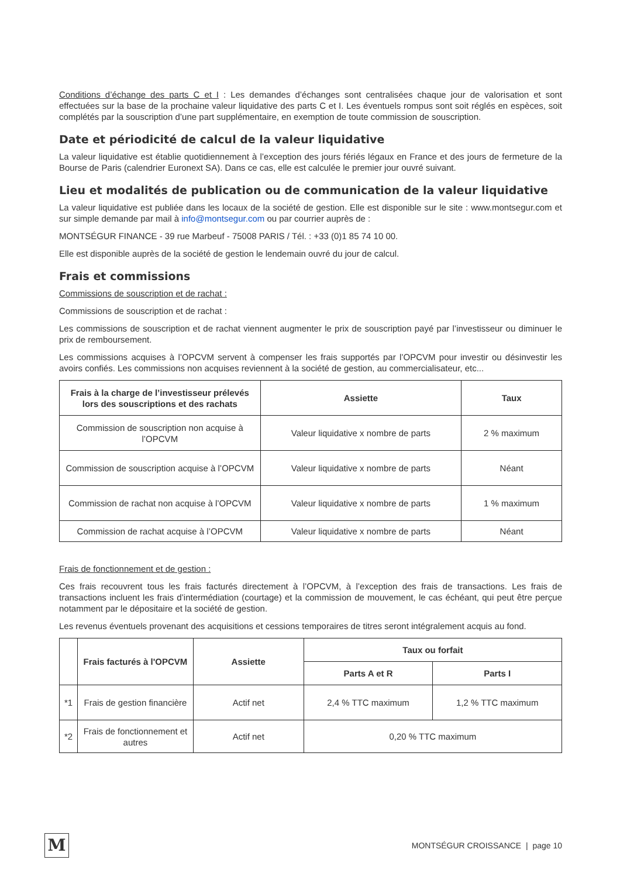Conditions d’échange des parts C et I : Les demandes d’échanges sont centralisées chaque jour de valorisation et sont effectuées sur la base de la prochaine valeur liquidative des parts C et I. Les éventuels rompus sont soit réglés en espèces, soit complétés par la souscription d’une part supplémentaire, en exemption de toute commission de souscription.
Date et périodicité de calcul de la valeur liquidative
La valeur liquidative est établie quotidiennement à l’exception des jours fériés légaux en France et des jours de fermeture de la Bourse de Paris (calendrier Euronext SA). Dans ce cas, elle est calculée le premier jour ouvré suivant.
Lieu et modalités de publication ou de communication de la valeur liquidative
La valeur liquidative est publiée dans les locaux de la société de gestion. Elle est disponible sur le site : www.montsegur.com et sur simple demande par mail à info@montsegur.com ou par courrier auprès de :
MONTSÉGUR FINANCE - 39 rue Marbeuf - 75008 PARIS / Tél. : +33 (0)1 85 74 10 00.
Elle est disponible auprès de la société de gestion le lendemain ouvré du jour de calcul.
Frais et commissions
Commissions de souscription et de rachat :
Commissions de souscription et de rachat :
Les commissions de souscription et de rachat viennent augmenter le prix de souscription payé par l’investisseur ou diminuer le prix de remboursement.
Les commissions acquises à l’OPCVM servent à compenser les frais supportés par l’OPCVM pour investir ou désinvestir les avoirs confiés. Les commissions non acquises reviennent à la société de gestion, au commercialisateur, etc...
| Frais à la charge de l’investisseur prélevés lors des souscriptions et des rachats | Assiette | Taux |
| --- | --- | --- |
| Commission de souscription non acquise à l’OPCVM | Valeur liquidative x nombre de parts | 2 % maximum |
| Commission de souscription acquise à l’OPCVM | Valeur liquidative x nombre de parts | Néant |
| Commission de rachat non acquise à l’OPCVM | Valeur liquidative x nombre de parts | 1 % maximum |
| Commission de rachat acquise à l’OPCVM | Valeur liquidative x nombre de parts | Néant |
Frais de fonctionnement et de gestion :
Ces frais recouvrent tous les frais facturés directement à l’OPCVM, à l’exception des frais de transactions. Les frais de transactions incluent les frais d’intermédiation (courtage) et la commission de mouvement, le cas échéant, qui peut être perçue notamment par le dépositaire et la société de gestion.
Les revenus éventuels provenant des acquisitions et cessions temporaires de titres seront intégralement acquis au fond.
| | Frais facturés à l'OPCVM | Assiette | Taux ou forfait | |
| --- | --- | --- | --- | --- |
| | | | Parts A et R | Parts I |
| *1 | Frais de gestion financière | Actif net | 2,4 % TTC maximum | 1,2 % TTC maximum |
| *2 | Frais de fonctionnement et autres | Actif net | 0,20 % TTC maximum | |
M
MONTSÉGUR CROISSANCE | page 10